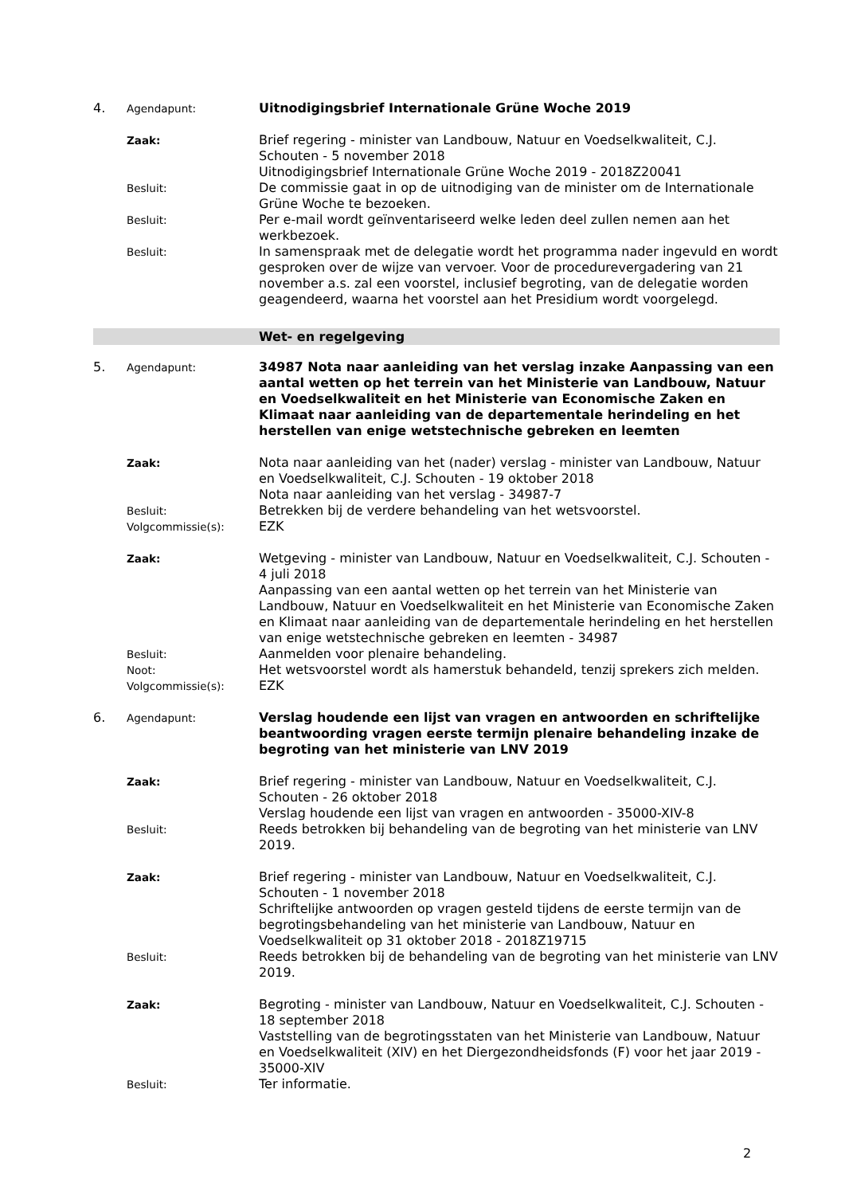4.
Agendapunt:
Uitnodigingsbrief Internationale Grüne Woche 2019
Zaak:
Brief regering - minister van Landbouw, Natuur en Voedselkwaliteit, C.J. Schouten - 5 november 2018
Uitnodigingsbrief Internationale Grüne Woche 2019 - 2018Z20041
Besluit:
De commissie gaat in op de uitnodiging van de minister om de Internationale Grüne Woche te bezoeken.
Besluit:
Per e-mail wordt geïnventariseerd welke leden deel zullen nemen aan het werkbezoek.
Besluit:
In samenspraak met de delegatie wordt het programma nader ingevuld en wordt gesproken over de wijze van vervoer. Voor de procedurevergadering van 21 november a.s. zal een voorstel, inclusief begroting, van de delegatie worden geagendeerd, waarna het voorstel aan het Presidium wordt voorgelegd.
Wet- en regelgeving
5.
Agendapunt:
34987 Nota naar aanleiding van het verslag inzake Aanpassing van een aantal wetten op het terrein van het Ministerie van Landbouw, Natuur en Voedselkwaliteit en het Ministerie van Economische Zaken en Klimaat naar aanleiding van de departementale herindeling en het herstellen van enige wetstechnische gebreken en leemten
Zaak:
Nota naar aanleiding van het (nader) verslag - minister van Landbouw, Natuur en Voedselkwaliteit, C.J. Schouten - 19 oktober 2018
Nota naar aanleiding van het verslag - 34987-7
Besluit:
Betrekken bij de verdere behandeling van het wetsvoorstel.
Volgcommissie(s):
EZK
Zaak:
Wetgeving - minister van Landbouw, Natuur en Voedselkwaliteit, C.J. Schouten - 4 juli 2018
Aanpassing van een aantal wetten op het terrein van het Ministerie van Landbouw, Natuur en Voedselkwaliteit en het Ministerie van Economische Zaken en Klimaat naar aanleiding van de departementale herindeling en het herstellen van enige wetstechnische gebreken en leemten - 34987
Besluit:
Aanmelden voor plenaire behandeling.
Noot:
Het wetsvoorstel wordt als hamerstuk behandeld, tenzij sprekers zich melden.
Volgcommissie(s):
EZK
6.
Agendapunt:
Verslag houdende een lijst van vragen en antwoorden en schriftelijke beantwoording vragen eerste termijn plenaire behandeling inzake de begroting van het ministerie van LNV 2019
Zaak:
Brief regering - minister van Landbouw, Natuur en Voedselkwaliteit, C.J. Schouten - 26 oktober 2018
Verslag houdende een lijst van vragen en antwoorden - 35000-XIV-8
Besluit:
Reeds betrokken bij behandeling van de begroting van het ministerie van LNV 2019.
Zaak:
Brief regering - minister van Landbouw, Natuur en Voedselkwaliteit, C.J. Schouten - 1 november 2018
Schriftelijke antwoorden op vragen gesteld tijdens de eerste termijn van de begrotingsbehandeling van het ministerie van Landbouw, Natuur en Voedselkwaliteit op 31 oktober 2018 - 2018Z19715
Besluit:
Reeds betrokken bij de behandeling van de begroting van het ministerie van LNV 2019.
Zaak:
Begroting - minister van Landbouw, Natuur en Voedselkwaliteit, C.J. Schouten - 18 september 2018
Vaststelling van de begrotingsstaten van het Ministerie van Landbouw, Natuur en Voedselkwaliteit (XIV) en het Diergezondheidsfonds (F) voor het jaar 2019 - 35000-XIV
Besluit:
Ter informatie.
2